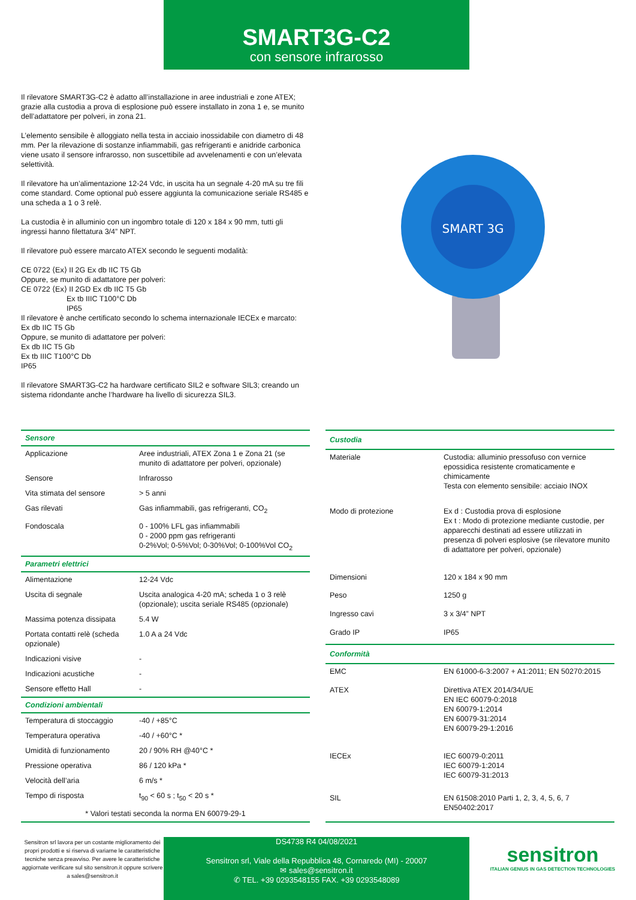SMART3G-C2
con sensore infrarosso
Il rilevatore SMART3G-C2 è adatto all’installazione in aree industriali e zone ATEX; grazie alla custodia a prova di esplosione può essere installato in zona 1 e, se munito dell’adattatore per polveri, in zona 21.
L’elemento sensibile è alloggiato nella testa in acciaio inossidabile con diametro di 48 mm. Per la rilevazione di sostanze infiammabili, gas refrigeranti e anidride carbonica viene usato il sensore infrarosso, non suscettibile ad avvelenamenti e con un’elevata selettività.
Il rilevatore ha un’alimentazione 12-24 Vdc, in uscita ha un segnale 4-20 mA su tre fili come standard. Come optional può essere aggiunta la comunicazione seriale RS485 e una scheda a 1 o 3 relè.
La custodia è in alluminio con un ingombro totale di 120 x 184 x 90 mm, tutti gli ingressi hanno filettatura 3/4” NPT.
Il rilevatore può essere marcato ATEX secondo le seguenti modalità:
CE 0722 ⟨Ex⟩ II 2G Ex db IIC T5 Gb
Oppure, se munito di adattatore per polveri:
CE 0722 ⟨Ex⟩ II 2GD Ex db IIC T5 Gb
Ex tb IIIC T100°C Db
IP65
Il rilevatore è anche certificato secondo lo schema internazionale IECEx e marcato:
Ex db IIC T5 Gb
Oppure, se munito di adattatore per polveri:
Ex db IIC T5 Gb
Ex tb IIIC T100°C Db
IP65
Il rilevatore SMART3G-C2 ha hardware certificato SIL2 e software SIL3; creando un sistema ridondante anche l’hardware ha livello di sicurezza SIL3.
SMART 3G
| Sensore | |
| --- | --- |
| Applicazione | Aree industriali, ATEX Zona 1 e Zona 21 (se munito di adattatore per polveri, opzionale) |
| Sensore | Infrarosso |
| Vita stimata del sensore | > 5 anni |
| Gas rilevati | Gas infiammabili, gas refrigeranti, CO<sub>2</sub> |
| Fondoscala | 0 - 100% LFL gas infiammabili 0 - 2000 ppm gas refrigeranti 0-2%Vol; 0-5%Vol; 0-30%Vol; 0-100%Vol CO<sub>2</sub> |
| Parametri elettrici | |
| Alimentazione | 12-24 Vdc |
| Uscita di segnale | Uscita analogica 4-20 mA; scheda 1 o 3 relè (opzionale); uscita seriale RS485 (opzionale) |
| Massima potenza dissipata | 5.4 W |
| Portata contatti relè (scheda opzionale) | 1.0 A a 24 Vdc |
| Indicazioni visive | - |
| Indicazioni acustiche | - |
| Sensore effetto Hall | - |
| Condizioni ambientali | |
| Temperatura di stoccaggio | -40 / +85°C |
| Temperatura operativa | -40 / +60°C * |
| Umidità di funzionamento | 20 / 90% RH @40°C * |
| Pressione operativa | 86 / 120 kPa * |
| Velocità dell’aria | 6 m/s * |
| Tempo di risposta | t<sub>90</sub> < 60 s ; t<sub>50</sub> < 20 s * |
| * Valori testati seconda la norma EN 60079-29-1 | |
| Custodia | |
| --- | --- |
| Materiale | Custodia: alluminio pressofuso con vernice epossidica resistente cromaticamente e chimicamente Testa con elemento sensibile: acciaio INOX |
| Modo di protezione | Ex d : Custodia prova di esplosione Ex t : Modo di protezione mediante custodie, per apparecchi destinati ad essere utilizzati in presenza di polveri esplosive (se rilevatore munito di adattatore per polveri, opzionale) |
| Dimensioni | 120 x 184 x 90 mm |
| Peso | 1250 g |
| Ingresso cavi | 3 x 3/4” NPT |
| Grado IP | IP65 |
| Conformità | |
| EMC | EN 61000-6-3:2007 + A1:2011; EN 50270:2015 |
| ATEX | Direttiva ATEX 2014/34/UE EN IEC 60079-0:2018 EN 60079-1:2014 EN 60079-31:2014 EN 60079-29-1:2016 |
| IECEx | IEC 60079-0:2011 IEC 60079-1:2014 IEC 60079-31:2013 |
| SIL | EN 61508:2010 Parti 1, 2, 3, 4, 5, 6, 7 EN50402:2017 |
Sensitron srl lavora per un costante miglioramento dei propri prodotti e si riserva di variarne le caratteristiche tecniche senza preavviso. Per avere le caratteristiche aggiornate verificare sul sito sensitron.it oppure scrivere a sales@sensitron.it
DS4738 R4 04/08/2021
Sensitron srl, Viale della Repubblica 48, Cornaredo (MI) - 20007
✉ sales@sensitron.it
✆ TEL. +39 0293548155 FAX. +39 0293548089
sensitron
ITALIAN GENIUS IN GAS DETECTION TECHNOLOGIES